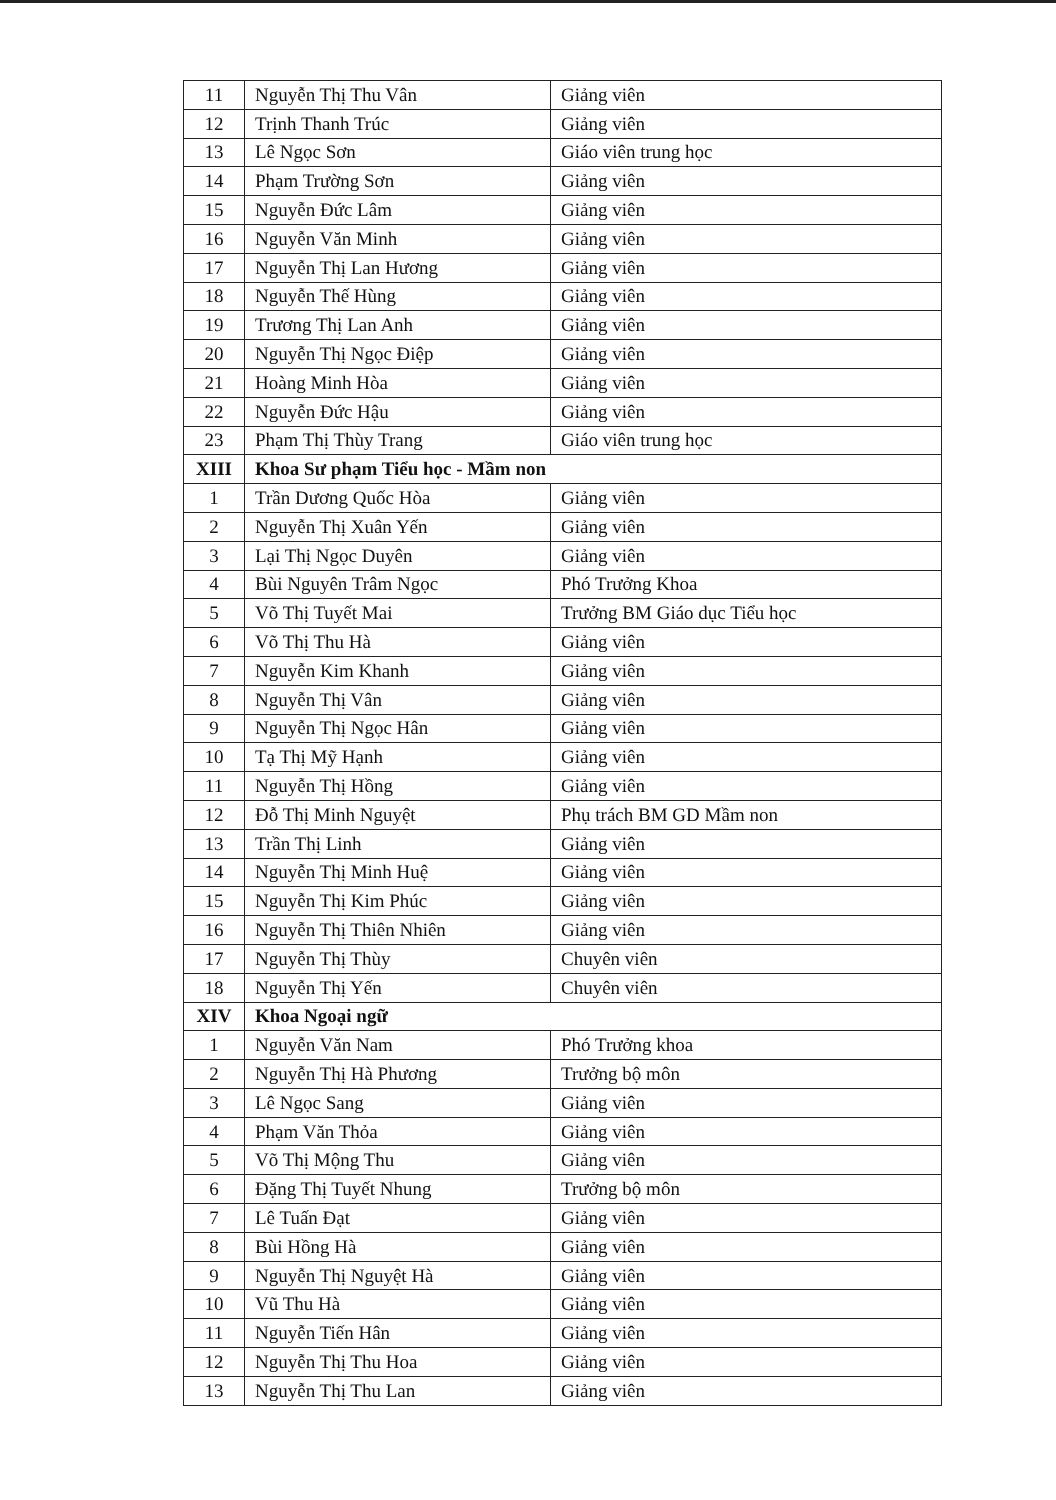| 11 | Nguyễn Thị Thu Vân | Giảng viên |
| 12 | Trịnh Thanh Trúc | Giảng viên |
| 13 | Lê Ngọc Sơn | Giáo viên trung học |
| 14 | Phạm Trường Sơn | Giảng viên |
| 15 | Nguyễn Đức Lâm | Giảng viên |
| 16 | Nguyễn Văn Minh | Giảng viên |
| 17 | Nguyễn Thị Lan Hương | Giảng viên |
| 18 | Nguyễn Thế Hùng | Giảng viên |
| 19 | Trương Thị Lan Anh | Giảng viên |
| 20 | Nguyễn Thị Ngọc Điệp | Giảng viên |
| 21 | Hoàng Minh Hòa | Giảng viên |
| 22 | Nguyễn Đức Hậu | Giảng viên |
| 23 | Phạm Thị Thùy Trang | Giáo viên trung học |
| XIII | Khoa Sư phạm Tiểu học - Mầm non | |
| 1 | Trần Dương Quốc Hòa | Giảng viên |
| 2 | Nguyễn Thị Xuân Yến | Giảng viên |
| 3 | Lại Thị Ngọc Duyên | Giảng viên |
| 4 | Bùi Nguyên Trâm Ngọc | Phó Trưởng Khoa |
| 5 | Võ Thị Tuyết Mai | Trưởng BM Giáo dục Tiểu học |
| 6 | Võ Thị Thu Hà | Giảng viên |
| 7 | Nguyễn Kim Khanh | Giảng viên |
| 8 | Nguyễn Thị Vân | Giảng viên |
| 9 | Nguyễn Thị Ngọc Hân | Giảng viên |
| 10 | Tạ Thị Mỹ Hạnh | Giảng viên |
| 11 | Nguyễn Thị Hồng | Giảng viên |
| 12 | Đỗ Thị Minh Nguyệt | Phụ trách BM GD Mầm non |
| 13 | Trần Thị Linh | Giảng viên |
| 14 | Nguyễn Thị Minh Huệ | Giảng viên |
| 15 | Nguyễn Thị Kim Phúc | Giảng viên |
| 16 | Nguyễn Thị Thiên Nhiên | Giảng viên |
| 17 | Nguyễn Thị Thùy | Chuyên viên |
| 18 | Nguyễn Thị Yến | Chuyên viên |
| XIV | Khoa Ngoại ngữ | |
| 1 | Nguyễn Văn Nam | Phó Trưởng khoa |
| 2 | Nguyễn Thị Hà Phương | Trưởng bộ môn |
| 3 | Lê Ngọc Sang | Giảng viên |
| 4 | Phạm Văn Thỏa | Giảng viên |
| 5 | Võ Thị Mộng Thu | Giảng viên |
| 6 | Đặng Thị Tuyết Nhung | Trưởng bộ môn |
| 7 | Lê Tuấn Đạt | Giảng viên |
| 8 | Bùi Hồng Hà | Giảng viên |
| 9 | Nguyễn Thị Nguyệt Hà | Giảng viên |
| 10 | Vũ Thu Hà | Giảng viên |
| 11 | Nguyễn Tiến Hân | Giảng viên |
| 12 | Nguyễn Thị Thu Hoa | Giảng viên |
| 13 | Nguyễn Thị Thu Lan | Giảng viên |